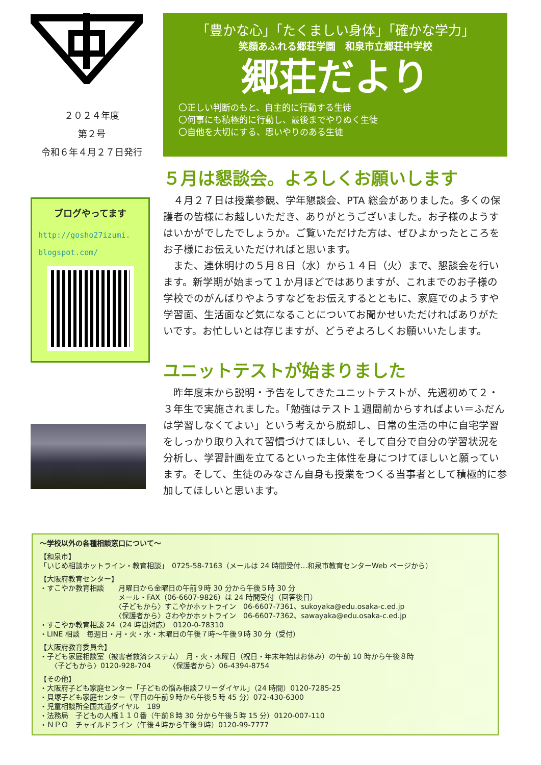２０２４年度
第２号
令和６年４月２７日発行
ブログやってます
http://gosho27izumi.
blogspot.com/
「豊かな心」「たくましい身体」「確かな学力」
笑顔あふれる郷荘学園　和泉市立郷荘中学校
郷荘だより
〇正しい判断のもと、自主的に行動する生徒
〇何事にも積極的に行動し、最後までやりぬく生徒
〇自他を大切にする、思いやりのある生徒
５月は懇談会。よろしくお願いします
　４月２７日は授業参観、学年懇談会、PTA 総会がありました。多くの保護者の皆様にお越しいただき、ありがとうございました。お子様のようすはいかがでしたでしょうか。ご覧いただけた方は、ぜひよかったところをお子様にお伝えいただければと思います。
　また、連休明けの５月８日（水）から１４日（火）まで、懇談会を行います。新学期が始まって１か月ほどではありますが、これまでのお子様の学校でのがんばりやようすなどをお伝えするとともに、家庭でのようすや学習面、生活面など気になることについてお聞かせいただければありがたいです。お忙しいとは存じますが、どうぞよろしくお願いいたします。
ユニットテストが始まりました
　昨年度末から説明・予告をしてきたユニットテストが、先週初めて２・３年生で実施されました。「勉強はテスト１週間前からすればよい＝ふだんは学習しなくてよい」という考えから脱却し、日常の生活の中に自宅学習をしっかり取り入れて習慣づけてほしい、そして自分で自分の学習状況を分析し、学習計画を立てるといった主体性を身につけてほしいと願っています。そして、生徒のみなさん自身も授業をつくる当事者として積極的に参加してほしいと思います。
～学校以外の各種相談窓口について～
【和泉市】
「いじめ相談ホットライン・教育相談」　0725-58-7163（メールは 24 時間受付…和泉市教育センターWeb ページから）
【大阪府教育センター】
・すこやか教育相談　　月曜日から金曜日の午前９時 30 分から午後５時 30 分
　　　　　　　　　　　メール・FAX（06-6607-9826）は 24 時間受付（回答後日）
　　　　　　　　　　　〈子どもから〉すこやかホットライン　06-6607-7361、sukoyaka@edu.osaka-c.ed.jp
　　　　　　　　　　　〈保護者から〉さわやかホットライン　06-6607-7362、sawayaka@edu.osaka-c.ed.jp
・すこやか教育相談 24（24 時間対応）　0120-0-78310
・LINE 相談　毎週日・月・火・水・木曜日の午後７時～午後９時 30 分（受付）
【大阪府教育委員会】
・子ども家庭相談室（被害者救済システム）　月・火・木曜日（祝日・年末年始はお休み）の午前 10 時から午後８時
　　〈子どもから〉0120-928-704　　　〈保護者から〉06-4394-8754
【その他】
・大阪府子ども家庭センター「子どもの悩み相談フリーダイヤル」（24 時間）0120-7285-25
・貝塚子ども家庭センター（平日の午前９時から午後５時 45 分）072-430-6300
・児童相談所全国共通ダイヤル　189
・法務局　子どもの人権１１０番（午前８時 30 分から午後５時 15 分）0120-007-110
・ＮＰＯ　チャイルドライン（午後４時から午後９時）0120-99-7777